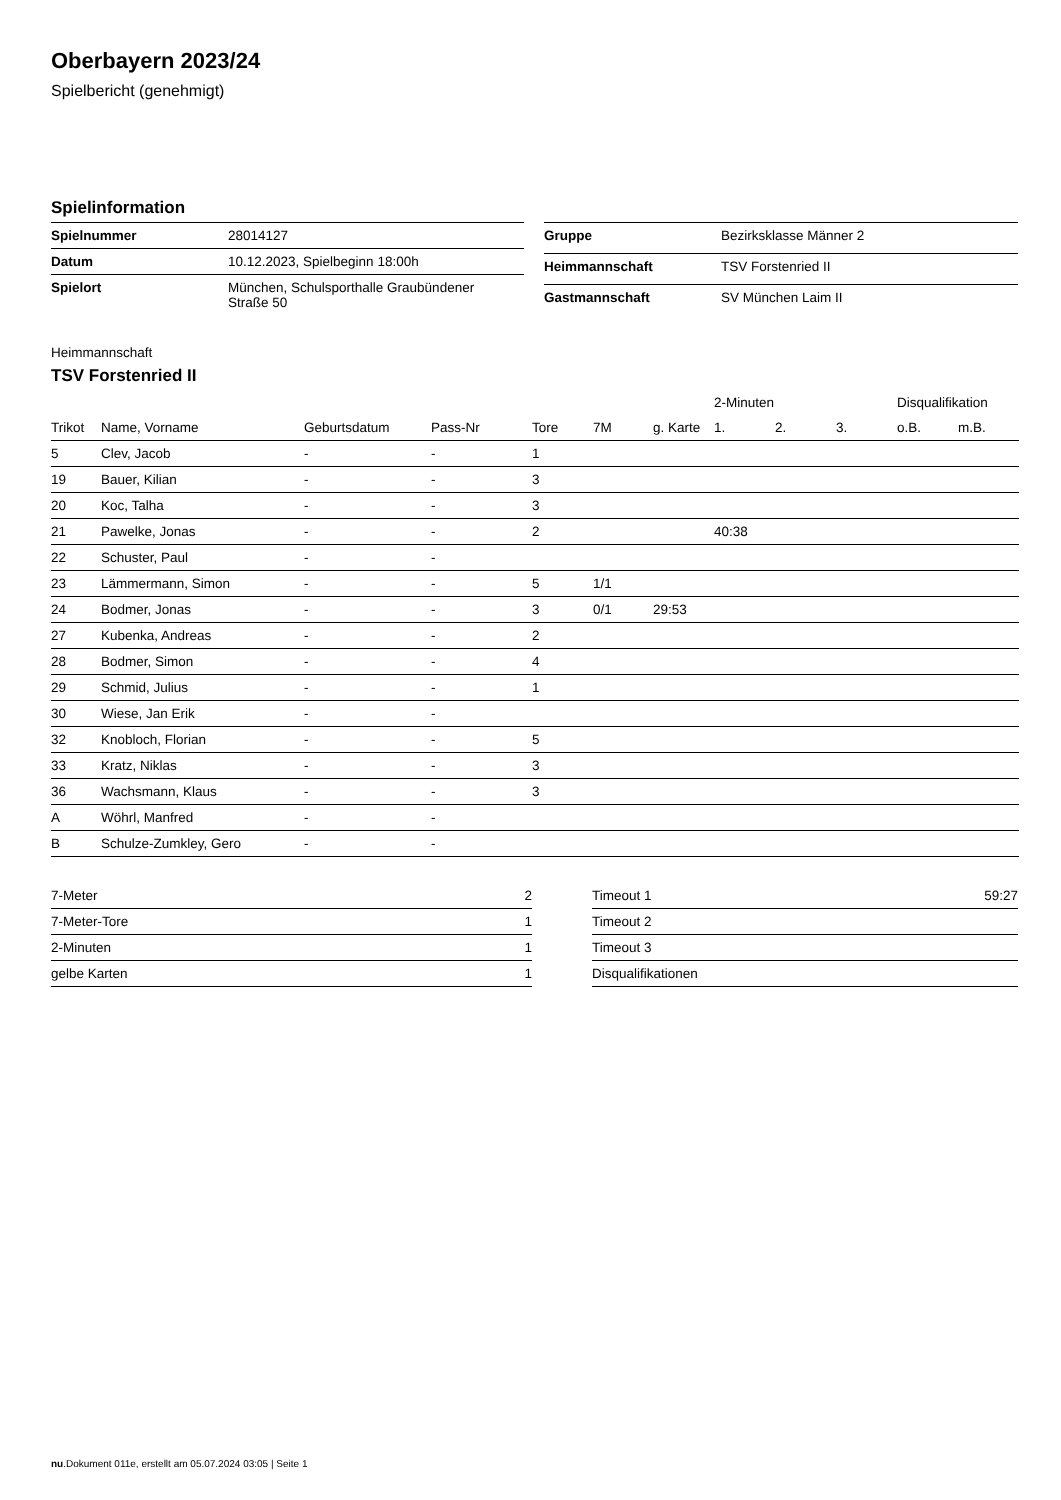Oberbayern 2023/24
Spielbericht (genehmigt)
Spielinformation
| Spielnummer | 28014127 |
| Datum | 10.12.2023, Spielbeginn 18:00h |
| Spielort | München, Schulsporthalle Graubündener Straße 50 |
| Gruppe | Bezirksklasse Männer 2 |
| Heimmannschaft | TSV Forstenried II |
| Gastmannschaft | SV München Laim II |
Heimmannschaft
TSV Forstenried II
| | | | | | | | 2-Minuten | | | Disqualifikation | |
| --- | --- | --- | --- | --- | --- | --- | --- | --- | --- | --- | --- |
| Trikot | Name, Vorname | Geburtsdatum | Pass-Nr | Tore | 7M | g. Karte | 1. | 2. | 3. | o.B. | m.B. |
| 5 | Clev, Jacob | - | - | 1 | | | | | | | |
| 19 | Bauer, Kilian | - | - | 3 | | | | | | | |
| 20 | Koc, Talha | - | - | 3 | | | | | | | |
| 21 | Pawelke, Jonas | - | - | 2 | | | 40:38 | | | | |
| 22 | Schuster, Paul | - | - | | | | | | | | |
| 23 | Lämmermann, Simon | - | - | 5 | 1/1 | | | | | | |
| 24 | Bodmer, Jonas | - | - | 3 | 0/1 | 29:53 | | | | | |
| 27 | Kubenka, Andreas | - | - | 2 | | | | | | | |
| 28 | Bodmer, Simon | - | - | 4 | | | | | | | |
| 29 | Schmid, Julius | - | - | 1 | | | | | | | |
| 30 | Wiese, Jan Erik | - | - | | | | | | | | |
| 32 | Knobloch, Florian | - | - | 5 | | | | | | | |
| 33 | Kratz, Niklas | - | - | 3 | | | | | | | |
| 36 | Wachsmann, Klaus | - | - | 3 | | | | | | | |
| A | Wöhrl, Manfred | - | - | | | | | | | | |
| B | Schulze-Zumkley, Gero | - | - | | | | | | | | |
| 7-Meter | 2 |
| 7-Meter-Tore | 1 |
| 2-Minuten | 1 |
| gelbe Karten | 1 |
| Timeout 1 | 59:27 |
| Timeout 2 | |
| Timeout 3 | |
| Disqualifikationen | |
nu.Dokument 011e, erstellt am 05.07.2024 03:05 | Seite 1